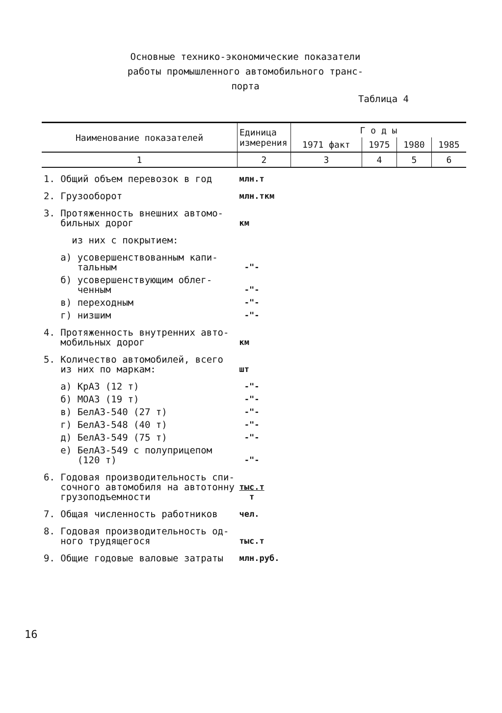Основные технико-экономические показатели
работы промышленного автомобильного транс-
порта
Таблица 4
| Наименование показателей | Единица измерения | Г о д ы | | | |
| --- | --- | --- | --- | --- | --- |
| | | 1971 факт | 1975 | 1980 | 1985 |
| 1 | 2 | 3 | 4 | 5 | 6 |
| 1. Общий объем перевозок в год | млн.т | | | | |
| 2. Грузооборот | млн.ткм | | | | |
| 3. Протяженность внешних автомо- бильных дорог | км | | | | |
| из них с покрытием: | | | | | |
| а) усовершенствованным капи- тальным | -"- | | | | |
| б) усовершенствующим облег- ченным | -"- | | | | |
| в) переходным | -"- | | | | |
| г) низшим | -"- | | | | |
| 4. Протяженность внутренних авто- мобильных дорог | км | | | | |
| 5. Количество автомобилей, всего из них по маркам: | шт | | | | |
| а) КрАЗ (12 т) | -"- | | | | |
| б) МОАЗ (19 т) | -"- | | | | |
| в) БелАЗ-540 (27 т) | -"- | | | | |
| г) БелАЗ-548 (40 т) | -"- | | | | |
| д) БелАЗ-549 (75 т) | -"- | | | | |
| е) БелАЗ-549 с полуприцепом (120 т) | -"- | | | | |
| 6. Годовая производительность спи- сочного автомобиля на автотонну грузоподъемности | тыс.т т | | | | |
| 7. Общая численность работников | чел. | | | | |
| 8. Годовая производительность од- ного трудящегося | тыс.т | | | | |
| 9. Общие годовые валовые затраты | млн.руб. | | | | |
16